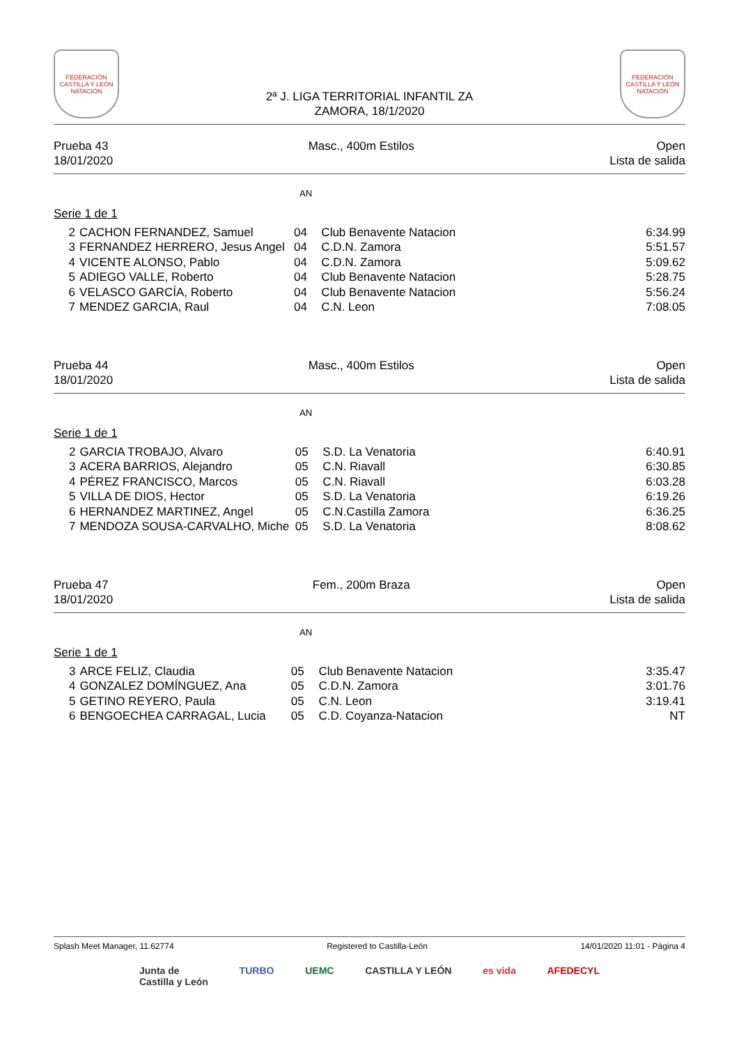FEDERACIÓN CASTILLA Y LEÓN NATACIÓN
2ª J. LIGA TERRITORIAL INFANTIL ZA
ZAMORA, 18/1/2020
FEDERACIÓN CASTILLA Y LEÓN NATACIÓN
Prueba 43
18/01/2020
Masc., 400m Estilos Open
Lista de salida
AN
Serie 1 de 1
| 2 | CACHON FERNANDEZ, Samuel | 04 | Club Benavente Natacion | 6:34.99 |
| 3 | FERNANDEZ HERRERO, Jesus Angel | 04 | C.D.N. Zamora | 5:51.57 |
| 4 | VICENTE ALONSO, Pablo | 04 | C.D.N. Zamora | 5:09.62 |
| 5 | ADIEGO VALLE, Roberto | 04 | Club Benavente Natacion | 5:28.75 |
| 6 | VELASCO GARCÍA, Roberto | 04 | Club Benavente Natacion | 5:56.24 |
| 7 | MENDEZ GARCIA, Raul | 04 | C.N. Leon | 7:08.05 |
Prueba 44
18/01/2020
Masc., 400m Estilos Open
Lista de salida
AN
Serie 1 de 1
| 2 | GARCIA TROBAJO, Alvaro | 05 | S.D. La Venatoria | 6:40.91 |
| 3 | ACERA BARRIOS, Alejandro | 05 | C.N. Riavall | 6:30.85 |
| 4 | PÉREZ FRANCISCO, Marcos | 05 | C.N. Riavall | 6:03.28 |
| 5 | VILLA DE DIOS, Hector | 05 | S.D. La Venatoria | 6:19.26 |
| 6 | HERNANDEZ MARTINEZ, Angel | 05 | C.N.Castilla Zamora | 6:36.25 |
| 7 | MENDOZA SOUSA-CARVALHO, Miche | 05 | S.D. La Venatoria | 8:08.62 |
Prueba 47
18/01/2020
Fem., 200m Braza Open
Lista de salida
AN
Serie 1 de 1
| 3 | ARCE FELIZ, Claudia | 05 | Club Benavente Natacion | 3:35.47 |
| 4 | GONZALEZ DOMÍNGUEZ, Ana | 05 | C.D.N. Zamora | 3:01.76 |
| 5 | GETINO REYERO, Paula | 05 | C.N. Leon | 3:19.41 |
| 6 | BENGOECHEA CARRAGAL, Lucia | 05 | C.D. Coyanza-Natacion | NT |
Splash Meet Manager, 11.62774 Registered to Castilla-León 14/01/2020 11:01 - Página 4
Junta de
Castilla y León TURBO UEMC CASTILLA Y LEÓN es vida AFEDECYL